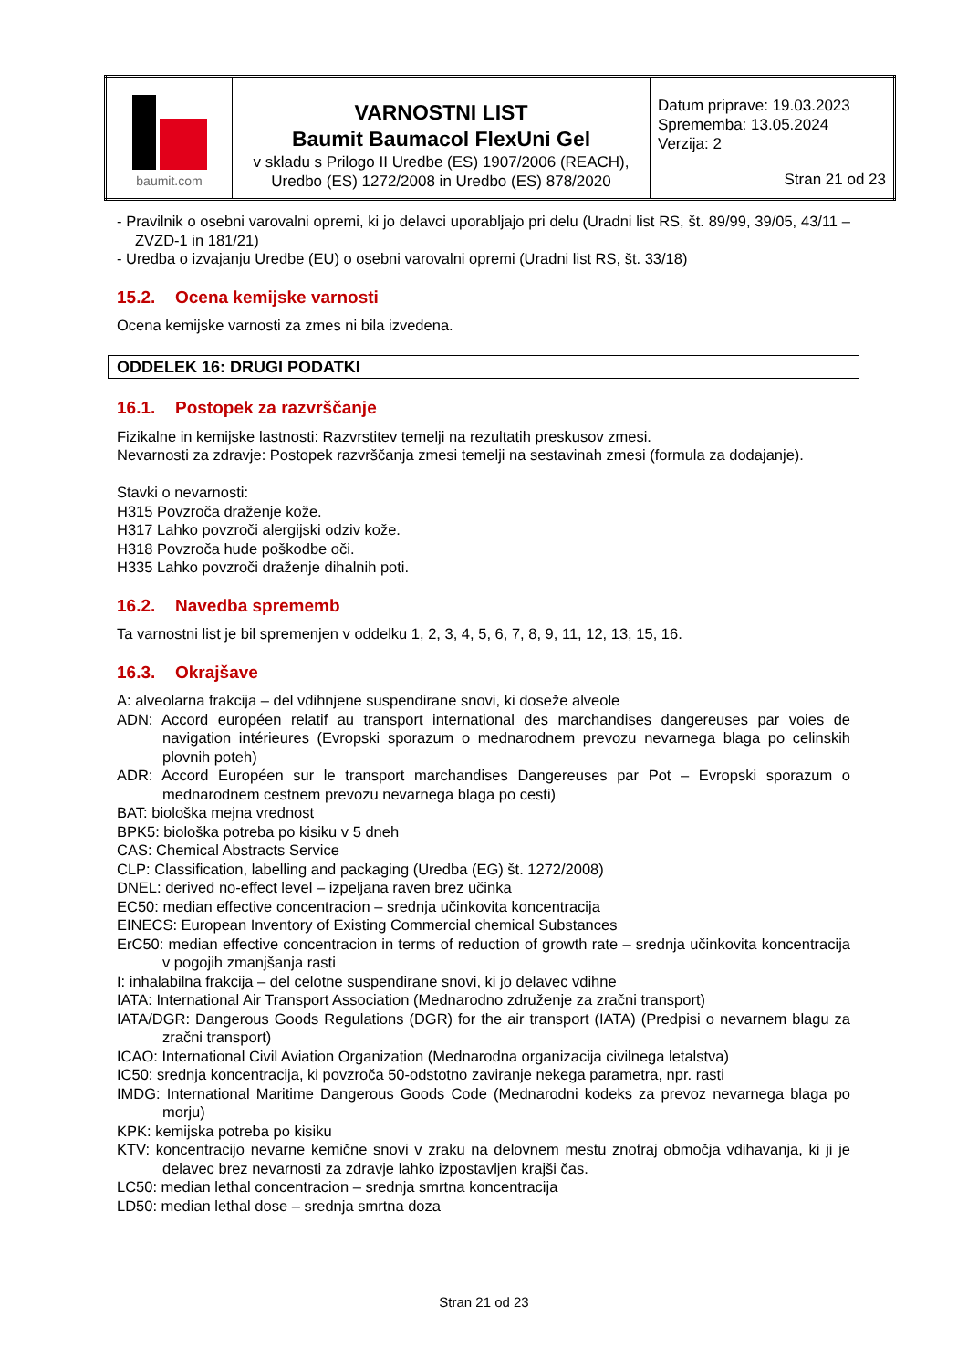| baumit.com | VARNOSTNI LIST Baumit Baumacol FlexUni Gel v skladu s Prilogo II Uredbe (ES) 1907/2006 (REACH), Uredbo (ES) 1272/2008 in Uredbo (ES) 878/2020 | Datum priprave: 19.03.2023 Sprememba: 13.05.2024 Verzija: 2 Stran 21 od 23 |
- Pravilnik o osebni varovalni opremi, ki jo delavci uporabljajo pri delu (Uradni list RS, št. 89/99, 39/05, 43/11 – ZVZD-1 in 181/21)
- Uredba o izvajanju Uredbe (EU) o osebni varovalni opremi (Uradni list RS, št. 33/18)
15.2. Ocena kemijske varnosti
Ocena kemijske varnosti za zmes ni bila izvedena.
ODDELEK 16: DRUGI PODATKI
16.1. Postopek za razvrščanje
Fizikalne in kemijske lastnosti: Razvrstitev temelji na rezultatih preskusov zmesi.
Nevarnosti za zdravje: Postopek razvrščanja zmesi temelji na sestavinah zmesi (formula za dodajanje).
Stavki o nevarnosti:
H315 Povzroča draženje kože.
H317 Lahko povzroči alergijski odziv kože.
H318 Povzroča hude poškodbe oči.
H335 Lahko povzroči draženje dihalnih poti.
16.2. Navedba sprememb
Ta varnostni list je bil spremenjen v oddelku 1, 2, 3, 4, 5, 6, 7, 8, 9, 11, 12, 13, 15, 16.
16.3. Okrajšave
A: alveolarna frakcija – del vdihnjene suspendirane snovi, ki doseže alveole
ADN: Accord européen relatif au transport international des marchandises dangereuses par voies de navigation intérieures (Evropski sporazum o mednarodnem prevozu nevarnega blaga po celinskih plovnih poteh)
ADR: Accord Européen sur le transport marchandises Dangereuses par Pot – Evropski sporazum o mednarodnem cestnem prevozu nevarnega blaga po cesti)
BAT: biološka mejna vrednost
BPK5: biološka potreba po kisiku v 5 dneh
CAS: Chemical Abstracts Service
CLP: Classification, labelling and packaging (Uredba (EG) št. 1272/2008)
DNEL: derived no-effect level – izpeljana raven brez učinka
EC50: median effective concentracion – srednja učinkovita koncentracija
EINECS: European Inventory of Existing Commercial chemical Substances
ErC50: median effective concentracion in terms of reduction of growth rate – srednja učinkovita koncentracija v pogojih zmanjšanja rasti
I: inhalabilna frakcija – del celotne suspendirane snovi, ki jo delavec vdihne
IATA: International Air Transport Association (Mednarodno združenje za zračni transport)
IATA/DGR: Dangerous Goods Regulations (DGR) for the air transport (IATA) (Predpisi o nevarnem blagu za zračni transport)
ICAO: International Civil Aviation Organization (Mednarodna organizacija civilnega letalstva)
IC50: srednja koncentracija, ki povzroča 50-odstotno zaviranje nekega parametra, npr. rasti
IMDG: International Maritime Dangerous Goods Code (Mednarodni kodeks za prevoz nevarnega blaga po morju)
KPK: kemijska potreba po kisiku
KTV: koncentracijo nevarne kemične snovi v zraku na delovnem mestu znotraj območja vdihavanja, ki ji je delavec brez nevarnosti za zdravje lahko izpostavljen krajši čas.
LC50: median lethal concentracion – srednja smrtna koncentracija
LD50: median lethal dose – srednja smrtna doza
Stran 21 od 23